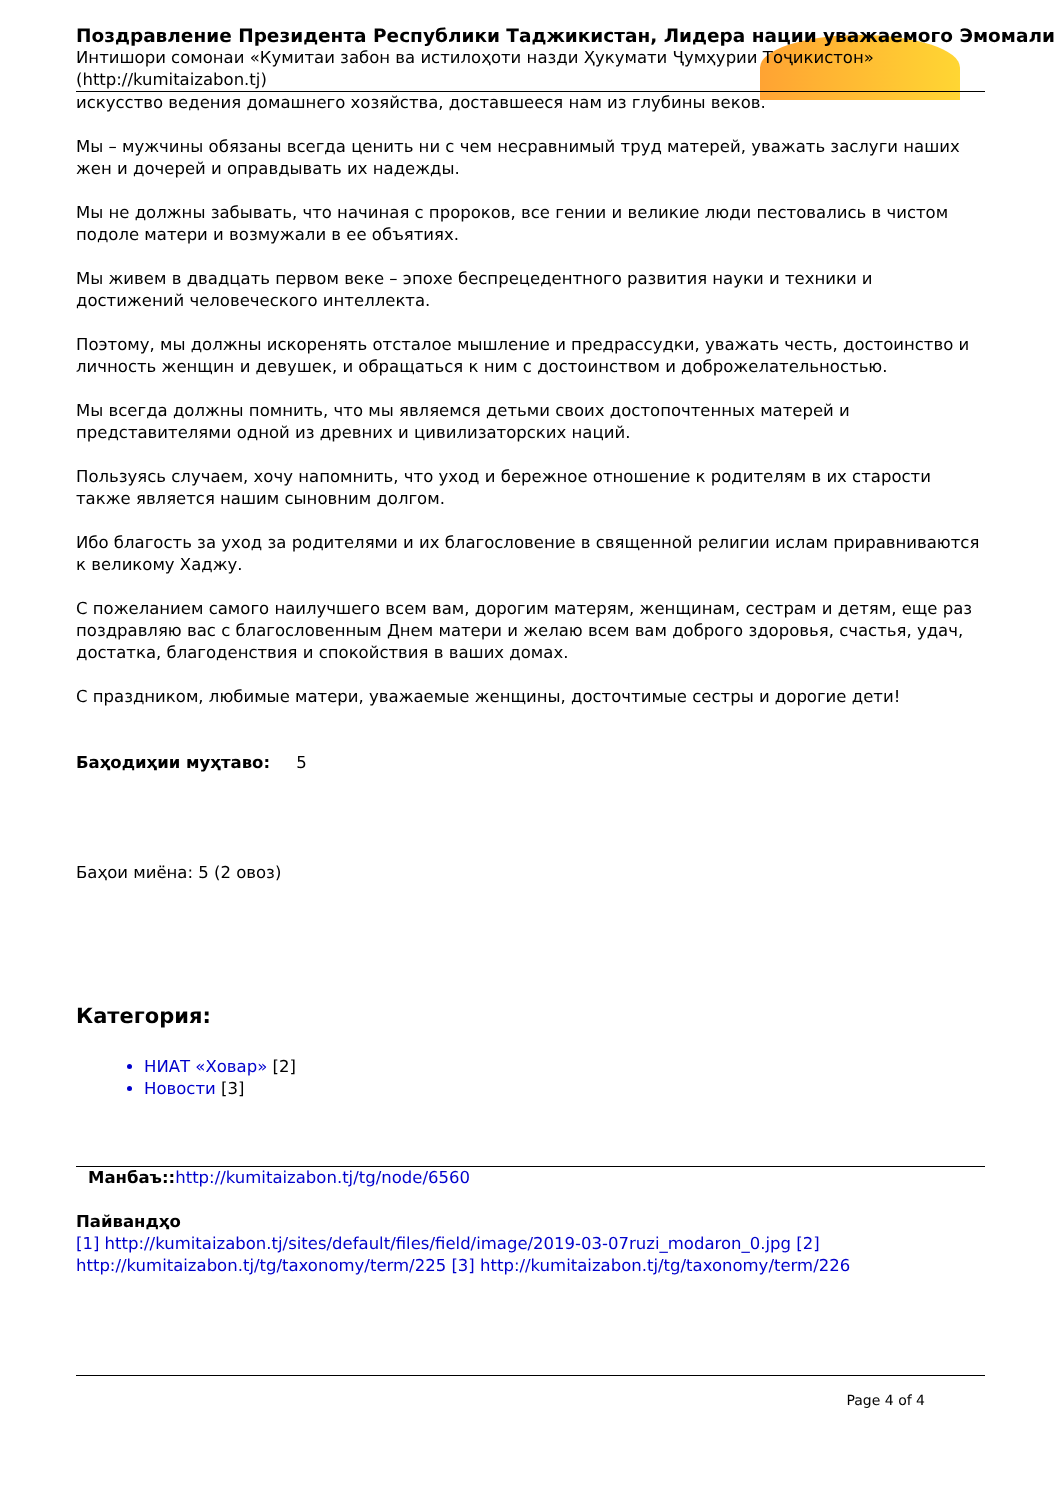Поздравление Президента Республики Таджикистан, Лидера нации уважаемого Эмомали
Интишори сомонаи «Кумитаи забон ва истилоҳоти назди Ҳукумати Ҷумҳурии Тоҷикистон» (http://kumitaizabon.tj)
искусство ведения домашнего хозяйства, доставшееся нам из глубины веков.
Мы – мужчины обязаны всегда ценить ни с чем несравнимый труд матерей, уважать заслуги наших жен и дочерей и оправдывать их надежды.
Мы не должны забывать, что начиная с пророков, все гении и великие люди пестовались в чистом подоле матери и возмужали в ее объятиях.
Мы живем в двадцать первом веке – эпохе беспрецедентного развития науки и техники и достижений человеческого интеллекта.
Поэтому, мы должны искоренять отсталое мышление и предрассудки, уважать честь, достоинство и личность женщин и девушек, и обращаться к ним с достоинством и доброжелательностью.
Мы всегда должны помнить, что мы являемся детьми своих достопочтенных матерей и представителями одной из древних и цивилизаторских наций.
Пользуясь случаем, хочу напомнить, что уход и бережное отношение к родителям в их старости также является нашим сыновним долгом.
Ибо благость за уход за родителями и их благословение в священной религии ислам приравниваются к великому Хаджу.
С пожеланием самого наилучшего всем вам, дорогим матерям, женщинам, сестрам и детям, еще раз поздравляю вас с благословенным Днем матери и желаю всем вам доброго здоровья, счастья, удач, достатка, благоденствия и спокойствия в ваших домах.
С праздником, любимые матери, уважаемые женщины, досточтимые сестры и дорогие дети!
Баҳодиҳии муҳтаво: 5
Баҳои миёна: 5 (2 овоз)
Категория:
НИАТ «Ховар» [2]
Новости [3]
Манбаъ:: http://kumitaizabon.tj/tg/node/6560
Пайвандҳо
[1] http://kumitaizabon.tj/sites/default/files/field/image/2019-03-07ruzi_modaron_0.jpg [2] http://kumitaizabon.tj/tg/taxonomy/term/225 [3] http://kumitaizabon.tj/tg/taxonomy/term/226
Page 4 of 4